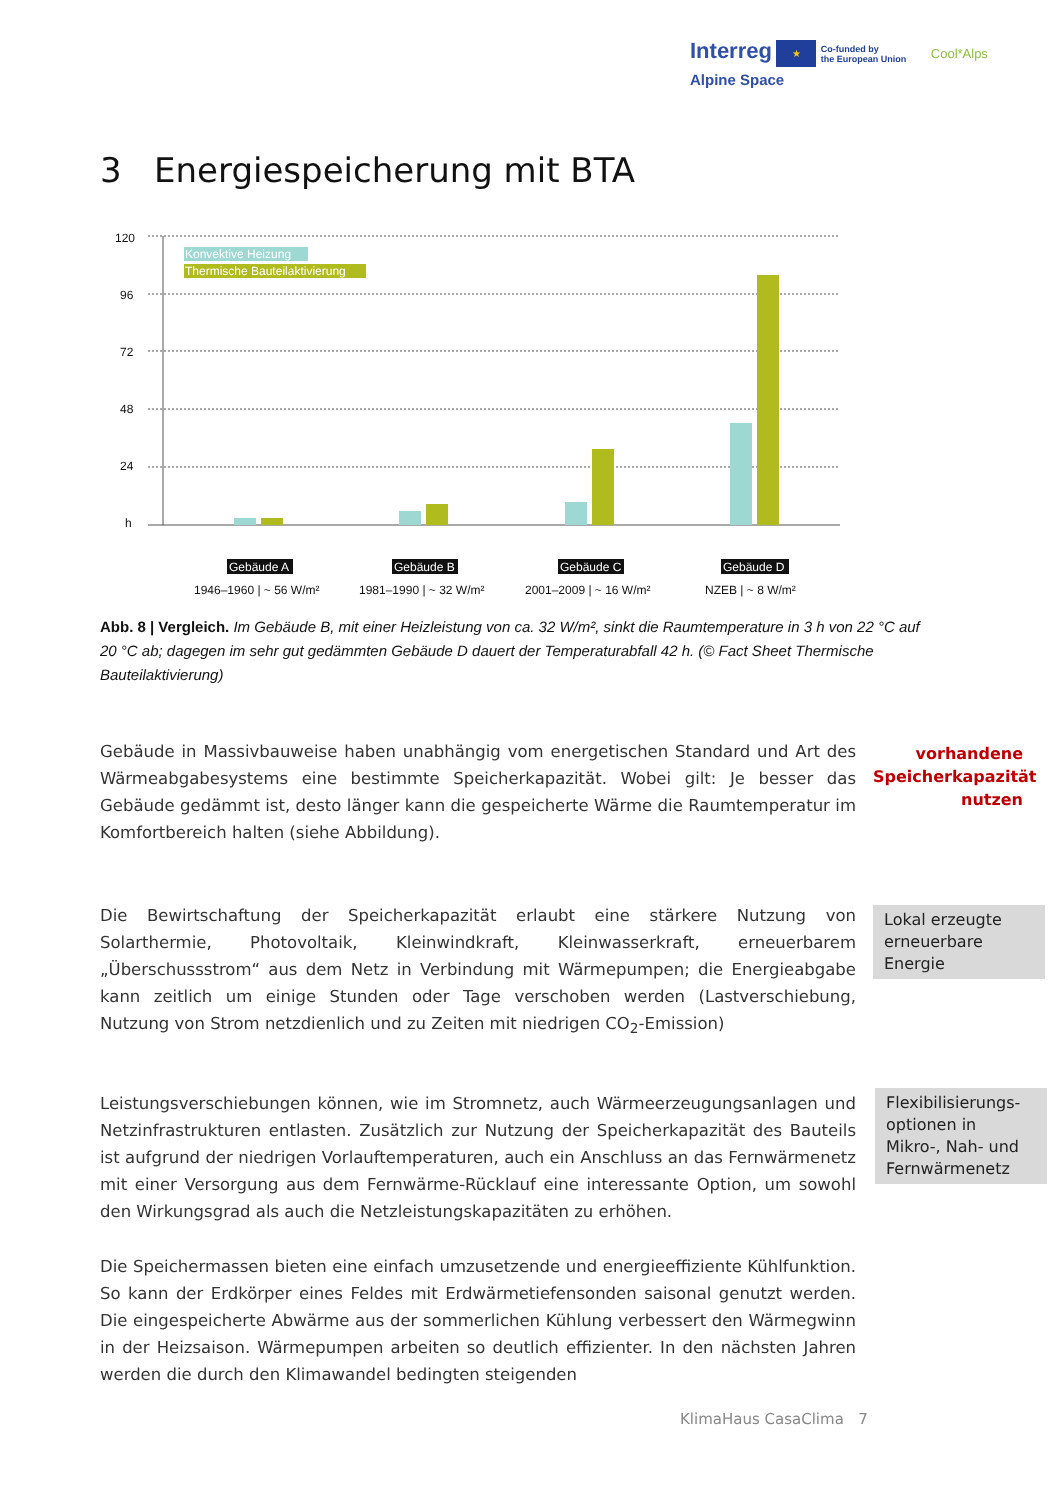Interreg ★ Co-funded by
the European Union Cool*Alps
Alpine Space
3 Energiespeicherung mit BTA
120
96
72
48
24
h
Konvektive Heizung
Thermische Bauteilaktivierung
Gebäude A
1946–1960 | ~ 56 W/m²
Gebäude B
1981–1990 | ~ 32 W/m²
Gebäude C
2001–2009 | ~ 16 W/m²
Gebäude D
NZEB | ~ 8 W/m²
Abb. 8 | Vergleich. Im Gebäude B, mit einer Heizleistung von ca. 32 W/m², sinkt die Raumtemperature in 3 h von 22 °C auf 20 °C ab; dagegen im sehr gut gedämmten Gebäude D dauert der Temperaturabfall 42 h. (© Fact Sheet Thermische Bauteilaktivierung)
Gebäude in Massivbauweise haben unabhängig vom energetischen Standard und Art des Wärmeabgabesystems eine bestimmte Speicherkapazität. Wobei gilt: Je besser das Gebäude gedämmt ist, desto länger kann die gespeicherte Wärme die Raumtemperatur im Komfortbereich halten (siehe Abbildung).
vorhandene Speicherkapazität nutzen
Die Bewirtschaftung der Speicherkapazität erlaubt eine stärkere Nutzung von Solarthermie, Photovoltaik, Kleinwindkraft, Kleinwasserkraft, erneuerbarem „Überschussstrom“ aus dem Netz in Verbindung mit Wärmepumpen; die Energieabgabe kann zeitlich um einige Stunden oder Tage verschoben werden (Lastverschiebung, Nutzung von Strom netzdienlich und zu Zeiten mit niedrigen CO<sub>2</sub>-Emission)
Lokal erzeugte erneuerbare Energie
Leistungsverschiebungen können, wie im Stromnetz, auch Wärmeerzeugungsanlagen und Netzinfrastrukturen entlasten. Zusätzlich zur Nutzung der Speicherkapazität des Bauteils ist aufgrund der niedrigen Vorlauftemperaturen, auch ein Anschluss an das Fernwärmenetz mit einer Versorgung aus dem Fernwärme-Rücklauf eine interessante Option, um sowohl den Wirkungsgrad als auch die Netzleistungskapazitäten zu erhöhen.
Flexibilisierungs-optionen in Mikro-, Nah- und Fernwärmenetz
Die Speichermassen bieten eine einfach umzusetzende und energieeffiziente Kühlfunktion. So kann der Erdkörper eines Feldes mit Erdwärmetiefensonden saisonal genutzt werden. Die eingespeicherte Abwärme aus der sommerlichen Kühlung verbessert den Wärmegwinn in der Heizsaison. Wärmepumpen arbeiten so deutlich effizienter. In den nächsten Jahren werden die durch den Klimawandel bedingten steigenden
KlimaHaus CasaClima 7